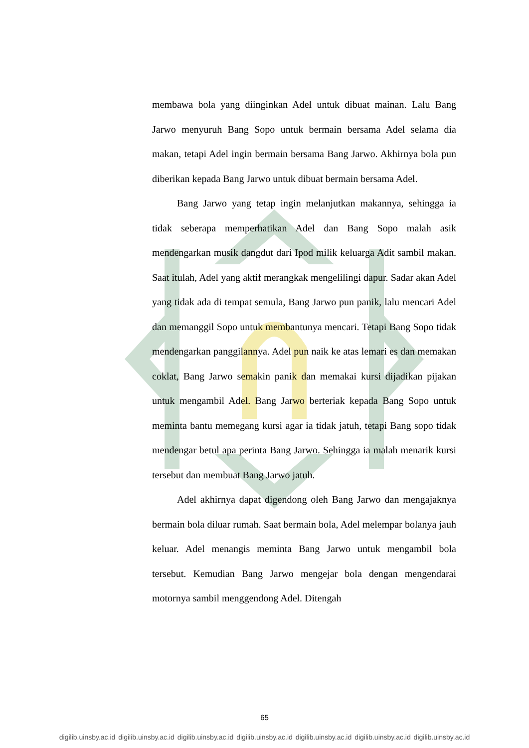membawa bola yang diinginkan Adel untuk dibuat mainan. Lalu Bang Jarwo menyuruh Bang Sopo untuk bermain bersama Adel selama dia makan, tetapi Adel ingin bermain bersama Bang Jarwo. Akhirnya bola pun diberikan kepada Bang Jarwo untuk dibuat bermain bersama Adel.
Bang Jarwo yang tetap ingin melanjutkan makannya, sehingga ia tidak seberapa memperhatikan Adel dan Bang Sopo malah asik mendengarkan musik dangdut dari Ipod milik keluarga Adit sambil makan. Saat itulah, Adel yang aktif merangkak mengelilingi dapur. Sadar akan Adel yang tidak ada di tempat semula, Bang Jarwo pun panik, lalu mencari Adel dan memanggil Sopo untuk membantunya mencari. Tetapi Bang Sopo tidak mendengarkan panggilannya. Adel pun naik ke atas lemari es dan memakan coklat, Bang Jarwo semakin panik dan memakai kursi dijadikan pijakan untuk mengambil Adel. Bang Jarwo berteriak kepada Bang Sopo untuk meminta bantu memegang kursi agar ia tidak jatuh, tetapi Bang sopo tidak mendengar betul apa perinta Bang Jarwo. Sehingga ia malah menarik kursi tersebut dan membuat Bang Jarwo jatuh.
Adel akhirnya dapat digendong oleh Bang Jarwo dan mengajaknya bermain bola diluar rumah. Saat bermain bola, Adel melempar bolanya jauh keluar. Adel menangis meminta Bang Jarwo untuk mengambil bola tersebut. Kemudian Bang Jarwo mengejar bola dengan mengendarai motornya sambil menggendong Adel. Ditengah
65
digilib.uinsby.ac.id digilib.uinsby.ac.id digilib.uinsby.ac.id digilib.uinsby.ac.id digilib.uinsby.ac.id digilib.uinsby.ac.id digilib.uinsby.ac.id